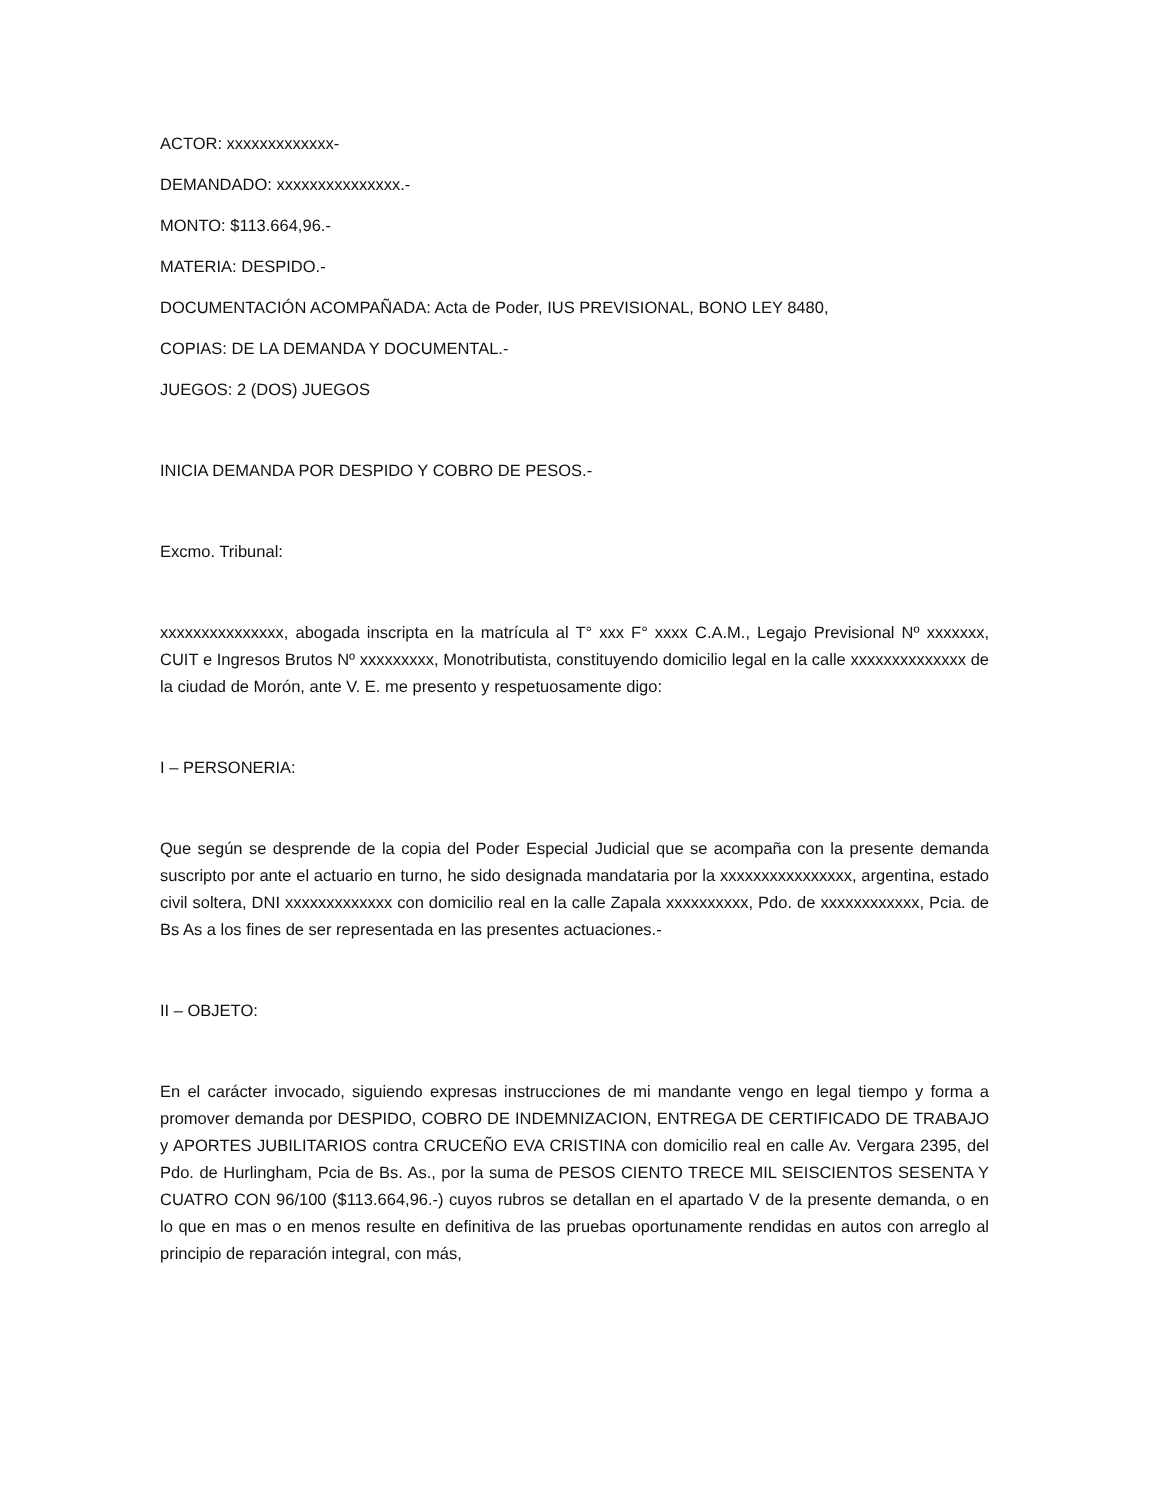ACTOR: xxxxxxxxxxxxx-
DEMANDADO: xxxxxxxxxxxxxxx.-
MONTO: $113.664,96.-
MATERIA: DESPIDO.-
DOCUMENTACIÓN ACOMPAÑADA: Acta de Poder, IUS PREVISIONAL, BONO LEY 8480,
COPIAS: DE LA DEMANDA Y DOCUMENTAL.-
JUEGOS: 2 (DOS) JUEGOS
INICIA DEMANDA POR DESPIDO Y COBRO DE PESOS.-
Excmo. Tribunal:
xxxxxxxxxxxxxxx, abogada inscripta en la matrícula al T° xxx F° xxxx C.A.M., Legajo Previsional Nº xxxxxxx, CUIT e Ingresos Brutos Nº xxxxxxxxx, Monotributista, constituyendo domicilio legal en la calle xxxxxxxxxxxxxx de la ciudad de Morón, ante V. E. me presento y respetuosamente digo:
I – PERSONERIA:
Que según se desprende de la copia del Poder Especial Judicial que se acompaña con la presente demanda suscripto por ante el actuario en turno, he sido designada mandataria por la xxxxxxxxxxxxxxxx, argentina, estado civil soltera, DNI xxxxxxxxxxxxx con domicilio real en la calle Zapala xxxxxxxxxx, Pdo. de xxxxxxxxxxxx, Pcia. de Bs As a los fines de ser representada en las presentes actuaciones.-
II – OBJETO:
En el carácter invocado, siguiendo expresas instrucciones de mi mandante vengo en legal tiempo y forma a promover demanda por DESPIDO, COBRO DE INDEMNIZACION, ENTREGA DE CERTIFICADO DE TRABAJO y APORTES JUBILITARIOS contra CRUCEÑO EVA CRISTINA con domicilio real en calle Av. Vergara 2395, del Pdo. de Hurlingham, Pcia de Bs. As., por la suma de PESOS CIENTO TRECE MIL SEISCIENTOS SESENTA Y CUATRO CON 96/100 ($113.664,96.-) cuyos rubros se detallan en el apartado V de la presente demanda, o en lo que en mas o en menos resulte en definitiva de las pruebas oportunamente rendidas en autos con arreglo al principio de reparación integral, con más,